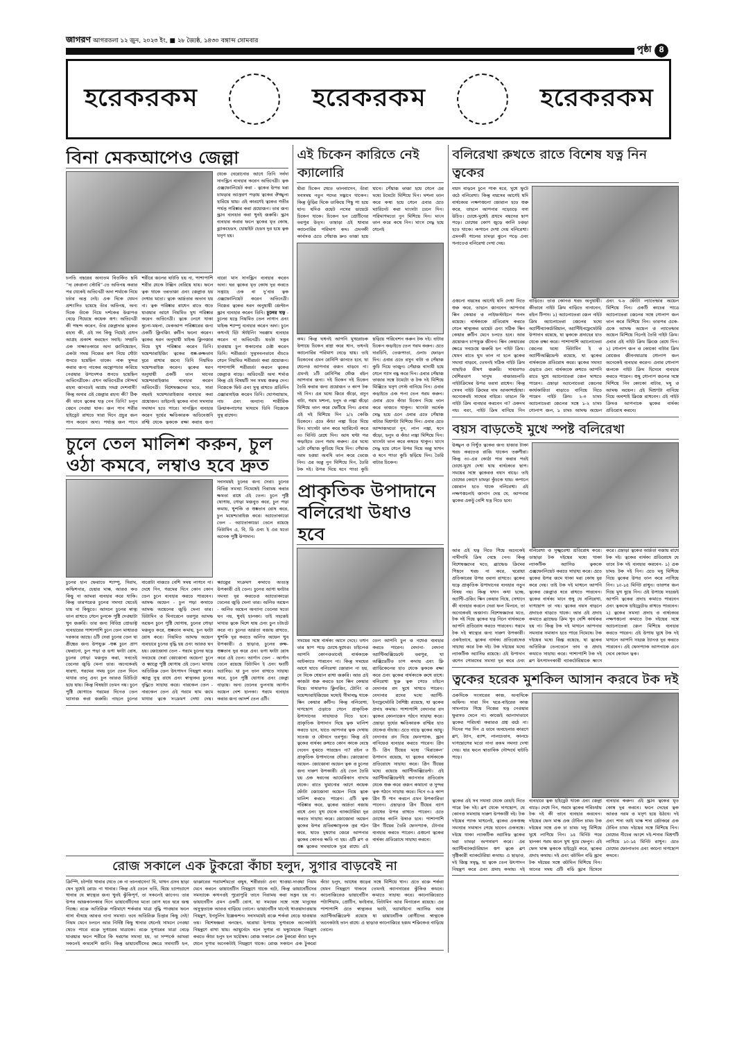জাগরণ আগরতলা ১২ জুন, ২০২৩ ইং, ■ ২৮ জ্যৈষ্ঠ, ১৪৩০ বঙ্গাব্দ সোমবার
পৃষ্ঠা ৪
হরেকরকম হরেকরকম হরেকরকম
বিনা মেকআপেও জেল্লা
থেকে বেরোনোর আগে তিনি সর্বদা সানস্ক্রিন ব্যবহার করেন অভিনেত্রী। ত্বক এক্সফোলিয়েট করা - ত্বকের উপর মরা চামড়ার আস্তরণ পড়ায় ত্বকের ঔজ্জ্বল্য হারিয়ে যায়। এই কারণেই ত্বকের গভীর পর্যন্ত পরিষ্কার করা প্রয়োজন। তার জন্য স্ক্রাব ব্যবহার করা খুবই জরুরি। স্ক্রাব ব্যবহার করার ফলে ত্বকের মৃত কোষ, ব্ল্যাকহেডস, হোয়াইট হেডস দূর হয়ে ত্বক মসৃণ হয়।
চলতি বছরের অন্যতম বিতর্কিত ছবি “দ্য কেরালা স্টোরি”-তে অভিনয় করার পর থেকেই অভিনেত্রী অদা শর্মাকে নিয়ে চর্চার অন্ত নেই। এক দিকে যেমন প্রশংসিত হয়েছে তাঁর অভিনয়, অন্য দিকে তাঁকে নিয়ে দর্শকের উত্তাপও বেড়ে গিয়েছে কয়েক গুণ। অভিনেত্রী কী পছন্দ করেন, তাঁর জেল্লাদার ত্বকের রহস্য কী, এই সব কিছু নিয়েই এখন আগ্রহ প্রকাশ করছেন সবাই। সম্প্রতি এক সাক্ষাতকারে অদা জানিয়েছেন, একটা সময় নিজের রূপ নিয়ে খোঁটা শুনতে হয়েছিল তাকে। নাক সুন্দর করার জন্য নাকের অস্ত্রোপচার করিয়ে নেওয়ার উপদেশও শুনতে হয়েছিল অভিনেত্রীকে। এখন অভিনেত্রীর সৌন্দর্য রহস্য জানতেই আগ্রহ সমগ্র দেশবাসী! কিন্তু অদার এই জেল্লার রহস্য কী? ঠিক কী ভাবে ত্বকের যত্ন নেন তিনি? চলুন জেনে নেওয়া যাক। জল পান শরীর হাইড্রেট রাখতে সারা দিনে প্রচুর জল পান করেন অদা। পর্যাপ্ত জল পানে শরীরে জলের ঘাটতি হয় না, পাশাপাশি শরীর থেকে টক্সিন বেরিয়ে যায়। ফলে ত্বক থাকে তরতাজা এবং জেল্লাও হয় দেখার মতো। ত্বকে আর্দ্রতার অভাব হয় না। ত্বক পরিষ্কার রাখেন রাতে শুতে যাওয়ার আগে নিয়মিত মুখ পরিষ্কার করেন অভিনেত্রী। ত্বকে লেগে থাকা ধুলো-ময়লা, মেকআপ পরিষ্কারের জন্য একটি ক্লিনজিং রুটিন ফলো করেন। ত্বকের ধরন অনুযায়ী মাইল্ড ক্লিনজার দিয়ে মুখ পরিষ্কার করেন তিনি। ময়েশ্চারাইজিং ত্বকের শুষ্ক-রুক্ষভাব দূরে রাখার জন্যে তিনি নিয়মিত ময়েশ্চরাইজ করেন। ত্বকের ধরন অনুযায়ী একটি ভাল মানের ময়েশ্চারাইজার ব্যবহার করেন অভিনেত্রী। বিশেষজ্ঞদের মতে, সারা বছরই ময়েশ্চারাইজার ব্যবহার করা প্রয়োজন। তাইলেই ত্বকের নানা সমস্যার সমাধান হতে পারে। সানস্ক্রিন ব্যবহার করেন সূর্যের ক্ষতিকারক অতিবেগুনি রশ্মি থেকে ত্বককে রক্ষা করার জন্য বারো মাস সানস্ক্রিন ব্যবহার করেন অদা। ঘর ত্বকের মৃত কোষ দূর করতে সপ্তাহে এক বা দু’বার ত্বক এক্সফোলিয়েট করেন অভিনেত্রী। নিজের ত্বকের ধরন অনুযায়ী জেন্টাল স্ক্রাব ব্যবহার করেন তিনি। চুলের যত্ন - চুলের যত্নে নিয়মিত তেল লাগান এবং মাইল্ড শ্যাম্পু ব্যবহার করেন অদা। চুলে কখনই হিট স্টাইলিং সরঞ্জাম ব্যবহার করেন না অভিনেত্রী। যতটা সম্ভব হাওয়ায় চুল শুকানোর চেষ্টা করেন তিনি। শরীরচর্চা সুস্থসবলভাবে বাঁচতে গেলে নিয়মিত শরীরচর্চা করা প্রয়োজন। পাশাপাশি শরীরচর্চা করলে ত্বকের জেল্লাও বাড়ে। অভিনেত্রী অদা শর্মাও কিন্তু এই বিষয়টি সব সময় গুরুত্ব দেন। নিজেকে ফিট এবং সুস্থ রাখতে প্রতিদিন এক্সারসাইজ করেন তিনি। যোগব্যায়াম, নাচ এবং অন্যান্য শারীরিক ক্রিয়াকলাপের মাধ্যমে তিনি নিজেকে সুস্থ রাখেন।
চুলে তেল মালিশ করুন, চুল ওঠা কমবে, লম্বাও হবে দ্রুত
সবসময়ই চুলের জন্য সেরা। চুলের বিভিন্ন সমস্যা নিমেষেই নিরাময় করার ক্ষমতা রাখে এই তেল। চুলে পুষ্টি যোগায়, গোড়া মজবুত করে, চুল পড়া কমায়, খুশকি ও শুষ্কভাব রোধ করে, চুল ময়েশ্চারাইজ করে। অ্যাভোকাডো তেল - অ্যাভোকাডো তেলে রয়েছে ভিটামিন এ, বি, ডি এবং ই এর মতো অনেক পুষ্টি উপাদান।
চুলের হাল ফেরাতে শ্যাম্পু, সিরাম, কন্ডিশনার, হেয়ার মাস্ক, আরও কত কিছু না আমরা ব্যবহার করে থাকি। কিন্তু তারপরেও চুলের সমস্যা যেতেই চায় না কিছুতে। আসলে চুলের স্বাস্থ্য ভাল রাখতে গেলে চুলকে পুষ্টি দেওয়াটা খুব জরুরি। তার জন্য বিভিন্ন প্রোডাক্ট ব্যবহারের পাশাপাশি চুলে তেল মাখারও দরকার আছে। ৫টি সেরা চুলের তেল যা গ্রীষ্মের জন্য উপযুক্ত -শুষ্ক চুলে প্রাণ ফেরানো, চুল পড়া ও ডগা ফাটা রোধ, চুলের গোড়া মজবুত করা, সবতেই তেলের জুড়ি মেলা ভার। অনেকেরই ধারণা, গরমের সময় চুলে তেল দিলে মাথার তালু এবং চুল আরও চিটচিটে হয়ে যায়। কিন্তু বিষয়টা তেমন নয়। চুলে পুষ্টি যোগাতে গরমের দিনেও তেল ম্যাসাজ করা জরুরি। নাহলে চুলের বারোটা বাজতে বেশি সময় লাগবে না। দেখে নিন, গরমের দিনে কোন কোন তেল চুলে ব্যবহার করতে পারবেন। আমন্ড অয়েল - চুল পড়া কমাতে আমন্ড অয়েলের জুড়ি মেলা ভার। ভিটামিন ও মিনারেলে ভরপুর আমন্ড অয়েল চুলে পুষ্টি যোগায়, চুলের গোড়া মজবুত করে, শুষ্কভাব কমায়, চুল ফাটা রোধ করে। নিয়মিত আমন্ড অয়েল ব্যবহারে চুলের বৃদ্ধি হয় এবং আরও ঘন হয়। জোজোবা তেল - গরমে চুলের যত্নে সবচেয়ে সেরা জোজোবা অয়েল! চুলে ও স্ক্যাল্পে পুষ্টি যোগায় এই তেল। মাথায় অতিরিক্ত তেল উৎপাদন নিয়ন্ত্রণ করে। স্ক্যাল্প সুস্থ রাখে এবং স্বাস্থ্যকর চুলের বৃদ্ধিতে সাহায্য করে। নারকেল তেল - নারকেল তেল এই গরমে ঘাম জমে মাথার ত্বকে সংক্রমণ দেখা দেয়। স্ক্যাল্পের সংক্রমণ কমাতে অত্যন্ত উপকারী এই তেল। চুলের আগা ফাটার সমস্যা দূর করতেও অ্যাভোকাডো তেলের জুড়ি মেলা ভার। অলিভ অয়েল - অলিভ অয়েল অন্যান্য তেলের মতো ঘন নয়, খুবই হালকা। তাই সহজেই মাথার ত্বকে মিশে যায় এবং চুল চটচটে করে না। চুলের আর্দ্রতা বজায় রাখতে, খুশকি দূর করতে অলিভ অয়েল খুব উপকারী। এ ছাড়াও, চুলের রুক্ষ-শুষ্কভাব দূর করে এবং ডগা ফাটা রোধ করে এই তেল। আর্গান তেল - আর্গান তেলে রয়েছে ভিটামিন ই এবং ফ্যাটি অ্যাসিড। যা চুল ভাল রাখতে সাহায্য করে, চুলে পুষ্টি যোগায় এবং জেল্লা বাড়ায়। অন্য তেলের তুলনায় আর্গান অয়েল বেশ হালকা। গরমে ব্যবহার করার জন্য আদর্শ তেল এটি।
এই চিকেন কারিতে নেই ক্যালোরি
যাঁরা চিকেন খেতে ভালবাসেন, তাঁরা সবসময় নতুন পদের সন্ধানে থাকেন। কিন্তু ভুঁড়ির দিকে তাকিয়ে পিছু পা হয়ে যান। যদিও ওয়েট লসের ডায়েটে চিকেন থাকে। চিকেন হল প্রোটিনের ভরপুর উত্স। তাছাড়া এই খাবার ক্যালোরির পরিমাণ কম। এমনকী কার্বসও এতে পেঁয়াজ দ্রুত ভাজা হয়ে যাবে। পেঁয়াজ ভাজা হয়ে গেলে এর মধ্যে টমেটো মিশিয়ে দিন। মশলা ভাল করে কষা হয়ে গেলে এবার এতে ম্যারিনেট করা মাংসটা ঢেলে দিন। পরিমাণমতো নুন মিশিয়ে দিন। মাংস ভাল করে কষে নিন। মাংস সেদ্ধ হয়ে গেলেই
কম। কিন্তু যখনই আপনি মুখরোচক উপায়ে চিকেন রান্না করে খান, তখনই ক্যালোরির পরিমাণ বেড়ে যায়। তাই চিকেনের এমন রেসিপি জানতে হবে, যা খেলেও আপনার ওজন বাড়বে না। এমনই ২টি রেসিপির খোঁজ রইল আপনার জন্য। দই চিকেন দই চিকেন তৈরি করার জন্য প্রয়োজন ৩ কাপ টক দই নিন। এর মধ্যে জিরে গুঁড়ো, রসুন বাটা, গরম মশলা, হলুদ ও লঙ্কা গুঁড়ো মিশিয়ে ভাল করে ফেটিয়ে নিন। এবার এই দই মিশিয়ে দিন ১/২ কেজি চিকেনে। এতে কাঁচা লঙ্কা চিরে দিয়ে দিন। মাংসটা ভাল করে ম্যারিনেট করে ৩০ মিনিট রেখে দিন। আধ ঘন্টা পর কড়াইতে তেল গরম করুন। এর মধ্যে ২টো পেঁয়াজ কুচিয়ে দিয়ে দিন। পেঁয়াজ নরম হওয়া অবধি ভাল করে ভেজে নিন। এর অল্প নুন মিশিয়ে দিন, তৈরি টক দই। উপর দিয়ে ধনে পাতা কুচি ছড়িয়ে পরিবেশন করুন টক দই। বাটার চিকেন কড়াইতে তেল গরম করুন। এতে দারচিনি, তেজপাতা, এলাচ ফোড়ন দিন। এবার এতে রসুন বাটা ও পেঁয়াজ কুচি দিয়ে ভাজুন। পেঁয়াজ বাদামী হয়ে গেলে গ্যাস বন্ধ করে দিন। এবার পেঁয়াজ ভাজার সঙ্গে টমেটো ও টক দই মিশিয়ে মিক্সিতে মসৃণ পেস্ট বানিয়ে নিন। এবার কড়াইতে এক পলা তেল গরম করুন। এবার এতে কাঁচা চিকেন দিয়ে ভাল করে ভাজতে থাকুন। মাংসটা অর্ধেক সেদ্ধ হয়ে এলে এবার এতে পেঁয়াজ বাটার মিশ্রণটা মিশিয়ে দিন। এবার এতে আন্দাজমতো নুন, লাল লঙ্কা, ধনে গুঁড়ো, হলুদ ও কাঁচা লঙ্কা মিশিয়ে দিন। মাংসটা ভাল করে কষতে থাকুন। মাংস সেদ্ধ হয়ে গেলে উপর দিয়ে অল্প মাখন ও ধনে পাতা কুচি ছড়িয়ে দিন। তৈরি বাটার চিকেন।
প্রাকৃতিক উপাদানে বলিরেখা উধাও হবে
সময়ের সঙ্গে বার্ধক্য আসে দেহে। তখন তার ছাপ পড়ে চোখে-মুখেও। চাইলেও আপনি কোনওভাবেই বার্ধক্যকে আটকাতে পারবেন না। কিন্তু সময়ের আগে যাতে বলিরেখা জোরাল না হয়, সে দিকে খেয়াল রাখা জরুরি। আর এই কাজটা শুরু করতে হবে স্কিন কেয়ার দিয়ে। সাধারণত ক্লিনজিং, টোনিং ও ময়েশ্চারাইজিয়ের মধ্যেই সীমাবদ্ধ থাকে স্কিন কেয়ার রুটিন। কিন্তু বলিরেখা, দাগছোপ এড়াতে গেলে প্রাকৃতিক উপাদানের সাহায্যও নিতে হবে। প্রাকৃতিক উপাদান দিয়ে ত্বক মালিশ করতে হবে, যাতে আপনার ত্বক দেখায় সতেজ ও যৌবনে ভরপুর। কিন্তু এই ত্বকের বার্ধক্য রুখতে কোন কাকে বেছে নেবেন বুঝতে পারছেন না? রইল ৩ প্রাকৃতিক উপাদানের খোঁজ। জোজোবা অয়েল- জোজোবা অয়েল ত্বক ও চুলের জন্য দারুণ উপকারী। এই তেল তৈরি হয় এক ধরনের আমেরিকান বাদাম থেকে। রাতে ঘুমানোর আগে কয়েক ফোঁটা জোজোবা অয়েল নিয়ে ত্বকে মালিশ করতে পারেন। এটি ত্বক পরিষ্কার করে, ত্বকের আর্দ্রতা বজায় রাখে এবং মুখ থেকে ব্যাকটেরিয়া দূর করতে সাহায্য করে। জোজোবা অয়েল ত্বকের উপর প্রতিরক্ষামূলক স্তর গঠন করে, যাতে দূষণের জেরে আপনার ত্বকের কোনও ক্ষতি না হয়। এটি ব্রণ ও শুষ্ক ত্বকের সমস্যাকে দূরে রাখে। এই তেল আপনি চুল ও নখেও ব্যবহার করতে পারেন। বেদানা- বেদানা অ্যান্টিঅক্সিডেন্টে ভরপুর, যা অক্সিডেটিভ চাপ কমায় এবং ফ্রি র‍্যাডিকেলের হাত থেকে ত্বককে রক্ষা করে এবং ত্বকের বার্ধক্যকে রুখে রাখে। বলিরেখা মুক্ত ত্বক পেতে চাইলে বেদানার রস মুখে মাখতে পারেন। বেদানার রসের মধ্যে অ্যান্টি-ইনফ্লেমেটরি বৈশিষ্ট্য রয়েছে, যা ত্বকের প্রদাহ কমায়। পাশাপাশি বেদানার রস ত্বকের কোলাজেন গঠনে সাহায্য করে। এছাড়া সূর্যের ক্ষতিকারক রশ্মির হাত থেকেও বাঁচায়। এতে বাড়ে ত্বকের আয়ু। বেদানার রস দিয়ে ফেসপ্যাক, স্ক্রাব বানিয়েও ব্যবহার করতে পারেন। গ্রিন টি- গ্রিন টিয়ের মধ্যে ‘মিরাকেল’ উপাদান রয়েছে, যা ত্বকের বার্ধক্যকে প্রতিরোধে সাহায্য করে। গ্রিন টিয়ের মধ্যে রয়েছে অ্যান্টিঅক্সিডেন্ট। এই অ্যান্টিঅক্সিডেন্টই ক্যানসার প্রতিরোধ থেকে শুরু করে ওজন কমানো ও সুন্দর ত্বক গঠনে সাহায্য করে। দিনে ৩-৪ কাপ গ্রিন টি পান করলে এমন উপকারিতা পাবেন। এছাড়াও গ্রিন টিয়ের ব্যাগ চোখের উপর রাখতে পারেন। এতে চোখের কালি উধাও হবে। পাশাপাশি গ্রিন টিয়ের তৈরি ফেসপ্যাক, টোনার ব্যবহার করতে পারেন। এগুলো ত্বকের বার্ধক্য প্রতিরোধে সাহায্য করবে।
রোজ সকালে এক টুকরো কাঁচা হলুদ, সুগার বাড়বেই না
ক্রিস্পি, চটপটা খাবার খেতে কে না ভালবাসেন! ঘি, মাখন এসব ছাড়া যেন মুখেই রোচে না খাবার। কিন্তু এই তেলে ভর্তি, ঘিয়ে চ্যাপচ্যাপে খাবার যে স্বাস্থ্যের জন্য খুবই ঝুঁকিপূর্ণ, তা সকলেই জানেন। তার উপর আজকালকার দিনে ডায়াবেটিসের মতো রোগ ঘরে ঘরে জন্ম নিচ্ছে। রক্তে অতিরিক্ত পরিমাণে শর্করার মাত্রা বৃদ্ধি পাওয়ার ফলে বাসা বাঁধছে আরও নানা সমস্যা। তবে অতিরিক্ত চিন্তার কিছু নেই! নিয়ম মেনে চললে আর নির্দিষ্ট কিছু খাবার খেলেই সামলে নেওয়া যেতে পারে রক্তে সুগারের মাত্রাকে। রক্তে সুগারের মাত্রা বেড়ে যাওয়ার ফলে শরীরে কি ধরণের সমস্যা হয়, তা সম্পর্কে আমরা সকলেই কমবেশি জানি। কিন্তু ডায়াবেটিসের ক্ষেত্রে সমস্যাটি হল, ডাক্তারের পরামর্শমতো ওষুধ, শরীরচর্চা এবং খাওয়া-দাওয়া নিয়ম মেনে করলে ডায়াবেটিস নিয়ন্ত্রণে থাকে বটে, কিন্তু ডায়াবেটিসের সমস্যাকে কখনওই পুরোপুরি ভাবে নিরাময় করা সম্ভব হয় না। ডায়াবেটিস এমন একটি রোগ, যা সময়ের সঙ্গে সঙ্গে মানুষের অসুস্থতাকে আরও বাড়িয়ে তোলে। ডায়াবেটিস মানেই খাওয়াদাওয়ায় নিয়ন্ত্রণ, ইনসুলিন ইঞ্জেকশন। সবসময়েই রক্তে শর্করা বেড়ে যাওয়ার ভয়। বিশেষজ্ঞরা বলছেন, ঘরোয়া উপায়ে সুগারকে অনেকটাই নিয়ন্ত্রণে রাখা যায়। আয়ুর্বেদে বলে সুগার বা মধুমেহকে নিয়ন্ত্রণ করতে কাঁচা হলুদ হল মহৌষধ। রোজ সকালে এক টুকরো কাঁচা হলুদ খেলে সুগার অনেকটাই নিয়ন্ত্রণে থাকে। রোজ সকালে এক টুকরো কাঁচা হলুদ, আখের গুড়ের সঙ্গে মিশিয়ে খান। এতে রক্তে শর্করা যেমন নিয়ন্ত্রণে থাকবে তেমনই ক্যানসারের ঝুঁকিও কমবে। কালোজিরেও ডায়াবেটিস কমাতে সাহায্য করে। কালোজিরেতে পটাশিয়াম, প্রোটিন, ফাইবার, ভিটামিন আর মিনারেল রয়েছে। এর পাশাপাশি এতে স্বাস্থ্যকর ফ্যাট, অ্যামাইনো অ্যাসিড আর অ্যান্টিঅক্সিডেন্ট রয়েছে যা ডায়াবেটিক রোগীদের স্বাস্থ্যকে অনেকটাই ভাল রাখে। এ ছাড়াও কালোজিরে হজম শক্তিকেও বাড়িয়ে তোলে।
বলিরেখা রুখতে রাতে বিশেষ যত্ন নিন ত্বকের
বয়স বাড়লে চুলে পাক ধরে, মুখে ফুটে ওঠে বলিরেখা। কিন্তু বয়সের আগেই যদি বার্ধক্যের লক্ষণগুলো জোরাল হতে শুরু করে, তাহলে আপনার নড়েচড়ে বসা উচিত। চোখে-মুখেই প্রথমে বয়সের ছাপ পড়ে। চোখের কোণ জুড়ে কালি চওড়া হতে থাকে। কপালে দেখা দেয় বলিরেখা। এমনকী গালের চামড়া ঝুলে পড়ে এবং গলাতেও বলিরেখা দেখা দেয়।
এগুলো বয়সের আগেই যদি দেখা দিতে শুরু করে, তাহলে জানবেন আপনার স্কিন কেয়ার ও লাইফস্টাইলে গলদ রয়েছে। বার্ধক্যকে প্রতিরোধ করতে গেলে স্বাস্থ্যকর ডায়েট এবং সঠিক স্কিন কেয়ার রুটিন মেনে চলতে হবে। আর প্রয়োজন চাপমুক্ত জীবন। স্কিন কেয়ারের ক্ষেত্রে সবচেয়ে জরুরি হল নাইট ক্রিম। যেমন রাতে ঘুম ভাল না হলে ত্বকের সমস্যা বাড়বে, তেমনই সঠিক নাইট ক্রিম বাছাইও ভীষণ জরুরি। সাধারণত বেশিরভাগ মানুষ বাজারচলতি নাইটক্রিমের উপর ভরসা রাখেন। কিন্তু সেসব নাইট ক্রিমের দাম আকাশছোঁয়া। অনেকেরই সাধ্যের বাইরে। তাহলে কি নাইট ক্রিম ব্যবহার করবেন না? একদম নয়। বরং, নাইট ক্রিম বানিয়ে নিন বাড়িতে। তাও কোনও খরচ অনুযায়ী। কীভাবে নাইট ক্রিম বাড়িতে বানাবেন, রইল টিপস। ১) অ্যালোভেরা জেল নাইট ক্রিম অ্যালোভেরা জেলের মধ্যে অ্যান্টিব্যাকটেরিয়াল, অ্যান্টিইনফ্লেমেটরি উপাদান রয়েছে, যা ত্বককে প্রদাহের হাত থেকে রক্ষা করে। পাশাপাশি অ্যালোভেরা জেলের মধ্যে ভিটামিন ই ও অ্যান্টিঅক্সিডেন্ট রয়েছে, যা ত্বকের বার্ধক্যকে প্রতিরোধ করে। ত্বকের সমস্যা এড়াতে এবং বার্ধক্যকে রুখতে আপনি রাতে মুখে অ্যালোভেরা জেল মাখতে পারেন। এছাড়া অ্যালোভেরা জেলের কার্যকারিতা বাড়াতে বানিয়ে নিতে পারেন নাইট ক্রিম। ২-৩ চামচ অ্যালোভেরা জেলের সঙ্গে ১-২ চামচ গোলাপ জল, ১ চামচ আমন্ড অয়েল এবং ৭-৮ ফোঁটা ল্যাভেন্ডার অয়েল মিশিয়ে নিন। একটি কাচের পাত্রে অ্যালোভেরা জেলের সঙ্গে গোলাপ জল ভাল করে মিশিয়ে নিন। তারপর একে-একে আমন্ড অয়েল ও ল্যাভেন্ডার অয়েল মিশিয়ে নিলেই তৈরি নাইট ক্রিম। এবার এই নাইট ক্রিম ফ্রিজে রেখে দিন। ২) গোলাপ জল ও কোকো বাটার ক্রিম রোজের জীবনযাত্রায় গোলাপ জল অনেকেই ব্যবহার করেন। এবার গোলাপ জলকে নাইট ক্রিম হিসেবে ব্যবহার করতে পারেন। শুধু গোলাপ জলের সঙ্গে মিশিয়ে নিন কোকো বাটার, মধু ও আমন্ড অয়েল। এই মিশ্রণটা বানিয়ে নিয়ে অবশ্যই ফ্রিজে রাখবেন। এই নাইট ক্রিমও আপনাকে ত্বকের বার্ধক্য প্রতিরোধ করবে।
বয়স বাড়তেই মুখে স্পষ্ট বলিরেখা
উজ্জ্বল ও নিখুঁত ত্বকের জন্য হাজার টাকা খরচ করতেও রাজি থাকেন তরুণীরা। কিন্তু ৩০-এর কোঠা পার করার পরই চোখে-মুখে দেখা যায় বার্ধক্যের ছাপ। সময়ের সঙ্গে ত্বকেরও বয়স বাড়ে। তাই চোখের কোণে চামড়া কুঁচকে যায়। কপালে জোরাল হতে থাকে বলিরেখা। এই লক্ষণগুলোই জানান দেয় যে, আপনার ত্বকের একটু বেশি যত্ন নিতে হবে।
আর এই যত্ন নিতে গিয়ে অনেকেই নামীদামি ক্রিম বেছে নেন। কিন্তু বিশেষজ্ঞদের মতে, ব্র্যান্ডেড ক্রিমের পিছনে খরচ না করে, ঘরোয়া প্রতিকারের উপর ভরসা রাখতে। ত্বকের যত্নে প্রাকৃতিক উপাদানের ব্যবহার নতুন বিষয় নয়। কিন্তু যখন কথা হচ্ছে, অ্যান্টি-এজিং স্কিন কেয়ার নিয়ে, সেখানে কী ব্যবহার করলে সেরা ফল মিলবে, তা অনেকেরই অজানা। বিশেষজ্ঞদের মতে, টক দই দিয়ে ত্বকের যত্ন নিলে বার্ধক্যকে আপনি প্রতিরোধ করতে পারবেন। গরমে টক দই স্বাস্থ্যের জন্য দারুণ উপকারী। একইভাবে, ত্বকের বার্ধক্য প্রতিরোধেও সাহায্য করে টক দই। টক দইয়ের মধ্যে ল্যাকটিক অ্যাসিড রয়েছে। এই উপাদান ওপেন পোরসের সমস্যা দূর করে এবং বলিরেখা ও সূক্ষ্মরেখা প্রতিরোধ করে। তাছাড়া টক দইয়ের মধ্যে থাকা ল্যাকটিক অ্যাসিড ত্বককে এক্সফোলিয়েট করতে সাহায্য করে। এতে ত্বকের উপর জমে থাকা মরা কোষ দূর করে দেয়। তাই টক দই মাখলে আপনি ত্বকের জেল্লাও ধরে রাখতে পারবেন। ত্বকের বার্ধক্য মানে শুধু যে বলিরেখা, দাগছোপ তা নয়। ত্বকের বয়স বাড়লে প্রদাহও বাড়তে থাকে। আর এই প্রদাহ কমাতে ব্র্যান্ডেড ক্রিম খুব বেশি কার্যকর হয় না। কিন্তু টক দই মাখলে আপনার সমস্যার সমাধান হতে পারে নিমেষে। টক দইয়ের মধ্যে জিঙ্ক রয়েছে, যা ত্বকের অতিরিক্ত তেলতেলে ভাব ও প্রদাহ কমাতে সাহায্য করে। পাশাপাশি টক দই ব্রণ উৎপাদনকারী ব্যাকটেরিয়াকে ধ্বংস করে। এছাড়া ত্বকের আর্দ্রতা বজায় রাখে টক দই। ত্বকের বার্ধক্য প্রতিরোধে যে ভাবে টক দই ব্যবহার করবেন- ১) এক চামচ টক দই নিন। এতে মধু মিশিয়ে নিয়ে ত্বকের উপর ভাল করে লাগিয়ে নিন। ১০-১৫ মিনিট রাখুন। তারপর জল দিয়ে মুখ ধুয়ে নিন। এই উপায়ে সহজেই আপনি ত্বকের প্রদাহ কমাতে পারবেন এবং ত্বককে হাইড্রেটেড রাখতে পারবেন। ২) ত্বকের সমস্যা প্রদাহ ও বার্ধক্যের লক্ষণগুলো কমাতে টক দইয়ের সঙ্গে অ্যালোভেরা জেল মিশিয়ে ব্যবহার করতে পারেন। এই উপায় মুখে টক দই মাখলে আপনি সহজে ট্যানও দূর করতে পারবেন। এই ফেসপ্যাক আপনাকে এনে দেবে কোমল ত্বক।
ত্বকের হরেক মুশকিল আসান করবে টক দই
একদিকে সংসারের কাজ, অন্যদিকে অফিস। সারা দিন ঘরে-বাইরের কাজ সামলাতে গিয়ে নিজের যত্ন নেওয়ার ফুরসত মেলে না। কাজেই আলাদাভাবে ত্বকের পরিচর্যা করারও প্রশ্ন ওঠে না। দিনের পর দিন এ ভাবে অবহেলার কারণে ব্রণ, ট্যান, র‍্যাশ, লালচেভাব, কালচে দাগছোপের মতো নানা রকম সমস্যা দেখা দেয়। যার ফলে স্বাভাবিক সৌন্দর্যে ঘাটতি পড়ে।
ত্বকের এই সব সমস্যা থেকে রেহাই দিতে পারে টক দই। ব্রণ থেকে দাগছোপ, যে কোনও সমস্যায় দারুণ উপকারী দই। টক দইয়ের প্যাক মাখলেই, ত্বকের একগুচ্ছ সমস্যার সমাধান পেয়ে যাবেন একসঙ্গে। দইয়ে থাকা ল্যাকটিক অ্যাসিড ত্বকের মরা চামড়া অপসারণ করে। এর অ্যান্টিব্যাকটেরিয়াল গুণ ত্বকে ব্রণ সৃষ্টিকারী ব্যাকটেরিয়া কমায়। এ ছাড়াও, দই জিঙ্ক সমৃদ্ধ, যা ত্বকে তেল উৎপাদন নিয়ন্ত্রণ করে এবং প্রদাহ কমায়। দই ব্যবহারে ত্বক হাইড্রেট থাকে এবং জেল্লা বাড়ে। দেখে নিন, গরমে ত্বকের পরিচর্যায় টক দই কী ভাবে ব্যবহার করবেন। দইয়ের ফেস মাস্ক এক টেবিল চামচ টক দইয়ের সঙ্গে এক চা চামচ মধু মিশিয়ে মুখে লাগিয়ে নিন। ১৫ মিনিট পরে হালকা গরম জলে মুখ ধুয়ে ফেলুন। এই ফেস মাস্ক ত্বককে হাইড্রেট করে, ত্বকের প্রদাহ কমায়। দই এবং ওটমিল বডি স্ক্রাব টক দইয়ের সঙ্গে ওটমিল মিশিয়ে নিন। স্নানের সময় এটি বডি স্ক্রাব হিসেবে ব্যবহার করুন। এই স্ক্রাব ত্বকের মৃত কোষ দূর করবে। ফলে দেহের ত্বক আরও নরম ও মসৃণ হয়ে উঠবে। দই এবং শসা আই মাস্ক শসা গ্রেটকরে এক টেবিল চামচ দইয়ের সঙ্গে মিশিয়ে নিন। চোখের নীচের অংশে দই-শসার মিশ্রণটি লাগিয়ে ১০-১৫ মিনিট রাখুন। এতে চোখের ফোলাভাব এবং কালো দাগছোপ কমবে।